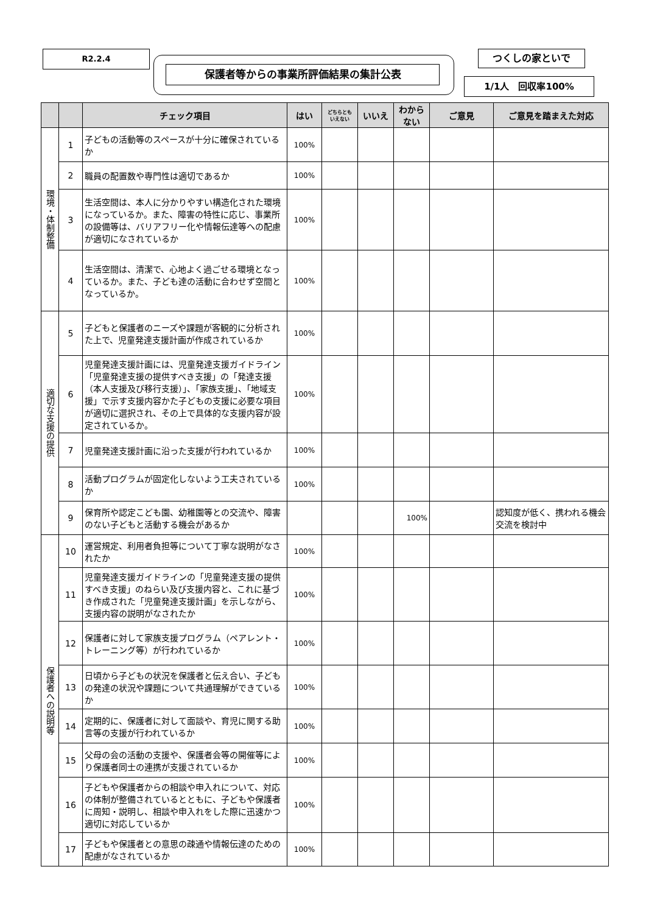R2.2.4
保護者等からの事業所評価結果の集計公表
つくしの家といで
1/1人　回収率100%
| | | チェック項目 | はい | どちらとも いえない | いいえ | わから ない | ご意見 | ご意見を踏まえた対応 |
| --- | --- | --- | --- | --- | --- | --- | --- | --- |
| 環境・体制整備 | 1 | 子どもの活動等のスペースが十分に確保されているか | 100% | | | | | |
| | 2 | 職員の配置数や専門性は適切であるか | 100% | | | | | |
| | 3 | 生活空間は、本人に分かりやすい構造化された環境になっているか。また、障害の特性に応じ、事業所の設備等は、バリアフリー化や情報伝達等への配慮が適切になされているか | 100% | | | | | |
| | 4 | 生活空間は、清潔で、心地よく過ごせる環境となっているか。また、子ども達の活動に合わせず空間となっているか。 | 100% | | | | | |
| 適切な支援の提供 | 5 | 子どもと保護者のニーズや課題が客観的に分析された上で、児童発達支援計画が作成されているか | 100% | | | | | |
| | 6 | 児童発達支援計画には、児童発達支援ガイドライン「児童発達支援の提供すべき支援」の「発達支援（本人支援及び移行支援）」、「家族支援」、「地域支援」で示す支援内容かた子どもの支援に必要な項目が適切に選択され、その上で具体的な支援内容が設定されているか。 | 100% | | | | | |
| | 7 | 児童発達支援計画に沿った支援が行われているか | 100% | | | | | |
| | 8 | 活動プログラムが固定化しないよう工夫されているか | 100% | | | | | |
| | 9 | 保育所や認定こども園、幼稚園等との交流や、障害のない子どもと活動する機会があるか | | | | 100% | | 認知度が低く、携われる機会交流を検討中 |
| 保護者への説明等 | 10 | 運営規定、利用者負担等について丁寧な説明がなされたか | 100% | | | | | |
| | 11 | 児童発達支援ガイドラインの「児童発達支援の提供すべき支援」のねらい及び支援内容と、これに基づき作成された「児童発達支援計画」を示しながら、支援内容の説明がなされたか | 100% | | | | | |
| | 12 | 保護者に対して家族支援プログラム（ペアレント・トレーニング等）が行われているか | 100% | | | | | |
| | 13 | 日頃から子どもの状況を保護者と伝え合い、子どもの発達の状況や課題について共通理解ができているか | 100% | | | | | |
| | 14 | 定期的に、保護者に対して面談や、育児に関する助言等の支援が行われているか | 100% | | | | | |
| | 15 | 父母の会の活動の支援や、保護者会等の開催等により保護者同士の連携が支援されているか | 100% | | | | | |
| | 16 | 子どもや保護者からの相談や申入れについて、対応の体制が整備されているとともに、子どもや保護者に周知・説明し、相談や申入れをした際に迅速かつ適切に対応しているか | 100% | | | | | |
| | 17 | 子どもや保護者との意思の疎通や情報伝達のための配慮がなされているか | 100% | | | | | |